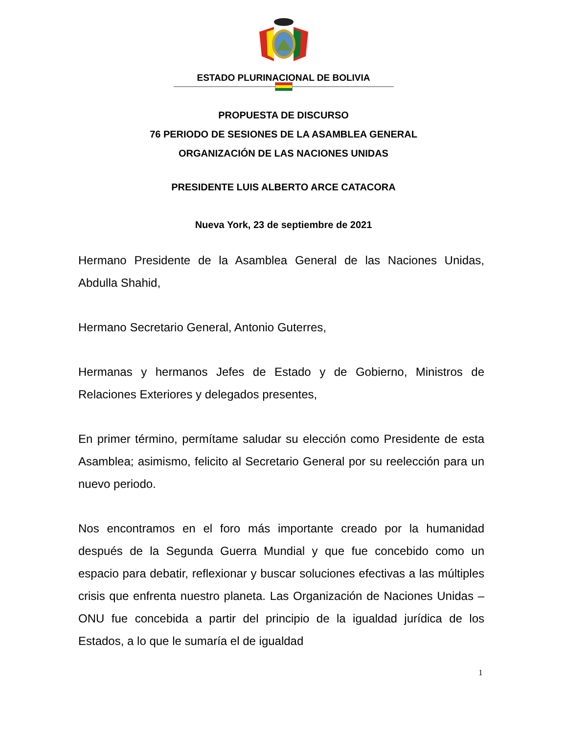ESTADO PLURINACIONAL DE BOLIVIA
PROPUESTA DE DISCURSO
76 PERIODO DE SESIONES DE LA ASAMBLEA GENERAL
ORGANIZACIÓN DE LAS NACIONES UNIDAS
PRESIDENTE LUIS ALBERTO ARCE CATACORA
Nueva York, 23 de septiembre de 2021
Hermano Presidente de la Asamblea General de las Naciones Unidas, Abdulla Shahid,
Hermano Secretario General, Antonio Guterres,
Hermanas y hermanos Jefes de Estado y de Gobierno, Ministros de Relaciones Exteriores y delegados presentes,
En primer término, permítame saludar su elección como Presidente de esta Asamblea; asimismo, felicito al Secretario General por su reelección para un nuevo periodo.
Nos encontramos en el foro más importante creado por la humanidad después de la Segunda Guerra Mundial y que fue concebido como un espacio para debatir, reflexionar y buscar soluciones efectivas a las múltiples crisis que enfrenta nuestro planeta. Las Organización de Naciones Unidas – ONU fue concebida a partir del principio de la igualdad jurídica de los Estados, a lo que le sumaría el de igualdad
1